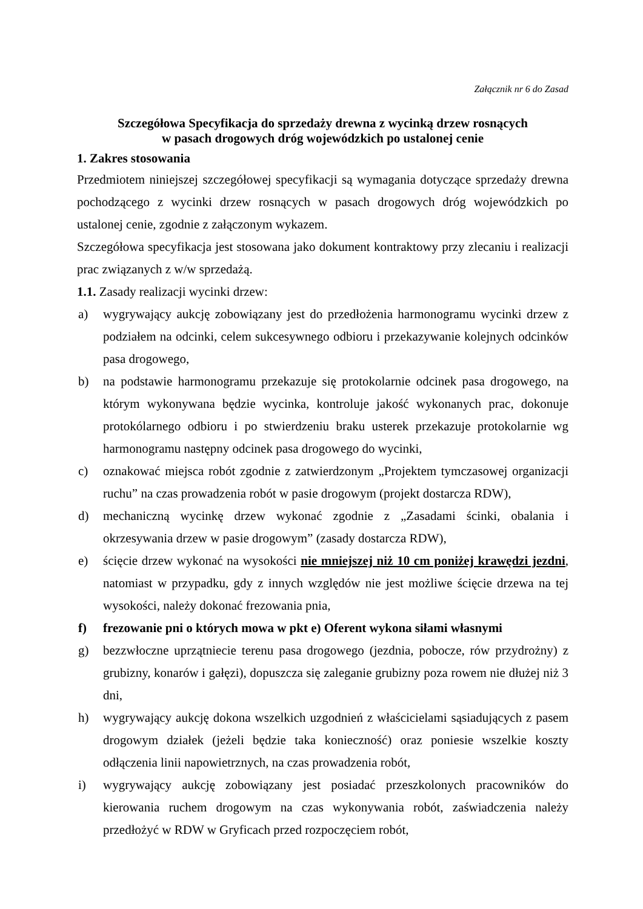Załącznik nr 6 do Zasad
Szczegółowa Specyfikacja do sprzedaży drewna z wycinką drzew rosnących
w pasach drogowych dróg wojewódzkich po ustalonej cenie
1. Zakres stosowania
Przedmiotem niniejszej szczegółowej specyfikacji są wymagania dotyczące sprzedaży drewna pochodzącego z wycinki drzew rosnących w pasach drogowych dróg wojewódzkich po ustalonej cenie, zgodnie z załączonym wykazem.
Szczegółowa specyfikacja jest stosowana jako dokument kontraktowy przy zlecaniu i realizacji prac związanych z w/w sprzedażą.
1.1. Zasady realizacji wycinki drzew:
a) wygrywający aukcję zobowiązany jest do przedłożenia harmonogramu wycinki drzew z podziałem na odcinki, celem sukcesywnego odbioru i przekazywanie kolejnych odcinków pasa drogowego,
b) na podstawie harmonogramu przekazuje się protokolarnie odcinek pasa drogowego, na którym wykonywana będzie wycinka, kontroluje jakość wykonanych prac, dokonuje protokólarnego odbioru i po stwierdzeniu braku usterek przekazuje protokolarnie wg harmonogramu następny odcinek pasa drogowego do wycinki,
c) oznakować miejsca robót zgodnie z zatwierdzonym „Projektem tymczasowej organizacji ruchu” na czas prowadzenia robót w pasie drogowym (projekt dostarcza RDW),
d) mechaniczną wycinkę drzew wykonać zgodnie z „Zasadami ścinki, obalania i okrzesywania drzew w pasie drogowym” (zasady dostarcza RDW),
e) ścięcie drzew wykonać na wysokości nie mniejszej niż 10 cm poniżej krawędzi jezdni, natomiast w przypadku, gdy z innych względów nie jest możliwe ścięcie drzewa na tej wysokości, należy dokonać frezowania pnia,
f) frezowanie pni o których mowa w pkt e) Oferent wykona siłami własnymi
g) bezzwłoczne uprzątniecie terenu pasa drogowego (jezdnia, pobocze, rów przydrożny) z grubizny, konarów i gałęzi), dopuszcza się zaleganie grubizny poza rowem nie dłużej niż 3 dni,
h) wygrywający aukcję dokona wszelkich uzgodnień z właścicielami sąsiadujących z pasem drogowym działek (jeżeli będzie taka konieczność) oraz poniesie wszelkie koszty odłączenia linii napowietrznych, na czas prowadzenia robót,
i) wygrywający aukcję zobowiązany jest posiadać przeszkolonych pracowników do kierowania ruchem drogowym na czas wykonywania robót, zaświadczenia należy przedłożyć w RDW w Gryficach przed rozpoczęciem robót,